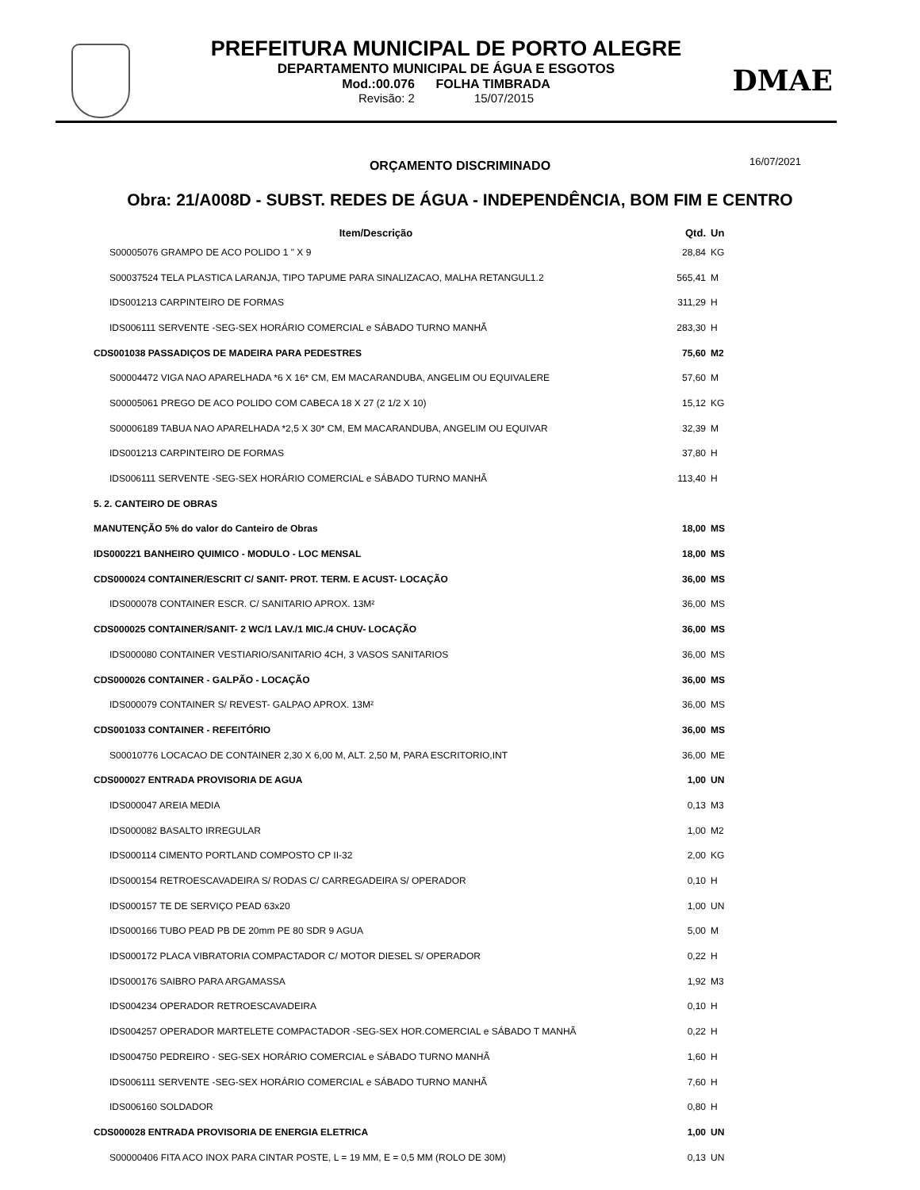PREFEITURA MUNICIPAL DE PORTO ALEGRE
DEPARTAMENTO MUNICIPAL DE ÁGUA E ESGOTOS
Mod.:00.076 FOLHA TIMBRADA
Revisão: 2 15/07/2015
DMAE
ORÇAMENTO DISCRIMINADO 16/07/2021
Obra: 21/A008D - SUBST. REDES DE ÁGUA - INDEPENDÊNCIA, BOM FIM E CENTRO
| Item/Descrição | Qtd. | Un |
| --- | --- | --- |
| S00005076 GRAMPO DE ACO POLIDO 1 " X 9 | 28,84 | KG |
| S00037524 TELA PLASTICA LARANJA, TIPO TAPUME PARA SINALIZACAO, MALHA RETANGUL1.2 | 565,41 | M |
| IDS001213 CARPINTEIRO DE FORMAS | 311,29 | H |
| IDS006111 SERVENTE -SEG-SEX HORÁRIO COMERCIAL e SÁBADO TURNO MANHÃ | 283,30 | H |
| CDS001038 PASSADIÇOS DE MADEIRA PARA PEDESTRES | 75,60 | M2 |
| S00004472 VIGA NAO APARELHADA *6 X 16* CM, EM MACARANDUBA, ANGELIM OU EQUIVALERE | 57,60 | M |
| S00005061 PREGO DE ACO POLIDO COM CABECA 18 X 27 (2 1/2 X 10) | 15,12 | KG |
| S00006189 TABUA NAO APARELHADA *2,5 X 30* CM, EM MACARANDUBA, ANGELIM OU EQUIVAR | 32,39 | M |
| IDS001213 CARPINTEIRO DE FORMAS | 37,80 | H |
| IDS006111 SERVENTE -SEG-SEX HORÁRIO COMERCIAL e SÁBADO TURNO MANHÃ | 113,40 | H |
| 5. 2. CANTEIRO DE OBRAS | | |
| MANUTENÇÃO 5% do valor do Canteiro de Obras | 18,00 | MS |
| IDS000221 BANHEIRO QUIMICO - MODULO - LOC MENSAL | 18,00 | MS |
| CDS000024 CONTAINER/ESCRIT C/ SANIT- PROT. TERM. E ACUST- LOCAÇÃO | 36,00 | MS |
| IDS000078 CONTAINER ESCR. C/ SANITARIO APROX. 13M² | 36,00 | MS |
| CDS000025 CONTAINER/SANIT- 2 WC/1 LAV./1 MIC./4 CHUV- LOCAÇÃO | 36,00 | MS |
| IDS000080 CONTAINER VESTIARIO/SANITARIO 4CH, 3 VASOS SANITARIOS | 36,00 | MS |
| CDS000026 CONTAINER - GALPÃO - LOCAÇÃO | 36,00 | MS |
| IDS000079 CONTAINER S/ REVEST- GALPAO APROX. 13M² | 36,00 | MS |
| CDS001033 CONTAINER - REFEITÓRIO | 36,00 | MS |
| S00010776 LOCACAO DE CONTAINER 2,30 X 6,00 M, ALT. 2,50 M, PARA ESCRITORIO,INT | 36,00 | ME |
| CDS000027 ENTRADA PROVISORIA DE AGUA | 1,00 | UN |
| IDS000047 AREIA MEDIA | 0,13 | M3 |
| IDS000082 BASALTO IRREGULAR | 1,00 | M2 |
| IDS000114 CIMENTO PORTLAND COMPOSTO CP II-32 | 2,00 | KG |
| IDS000154 RETROESCAVADEIRA S/ RODAS C/ CARREGADEIRA S/ OPERADOR | 0,10 | H |
| IDS000157 TE DE SERVIÇO PEAD 63x20 | 1,00 | UN |
| IDS000166 TUBO PEAD PB DE 20mm PE 80 SDR 9 AGUA | 5,00 | M |
| IDS000172 PLACA VIBRATORIA COMPACTADOR C/ MOTOR DIESEL S/ OPERADOR | 0,22 | H |
| IDS000176 SAIBRO PARA ARGAMASSA | 1,92 | M3 |
| IDS004234 OPERADOR RETROESCAVADEIRA | 0,10 | H |
| IDS004257 OPERADOR MARTELETE COMPACTADOR -SEG-SEX HOR.COMERCIAL e SÁBADO T MANHÃ | 0,22 | H |
| IDS004750 PEDREIRO - SEG-SEX HORÁRIO COMERCIAL e SÁBADO TURNO MANHÃ | 1,60 | H |
| IDS006111 SERVENTE -SEG-SEX HORÁRIO COMERCIAL e SÁBADO TURNO MANHÃ | 7,60 | H |
| IDS006160 SOLDADOR | 0,80 | H |
| CDS000028 ENTRADA PROVISORIA DE ENERGIA ELETRICA | 1,00 | UN |
| S00000406 FITA ACO INOX PARA CINTAR POSTE, L = 19 MM, E = 0,5 MM (ROLO DE 30M) | 0,13 | UN |